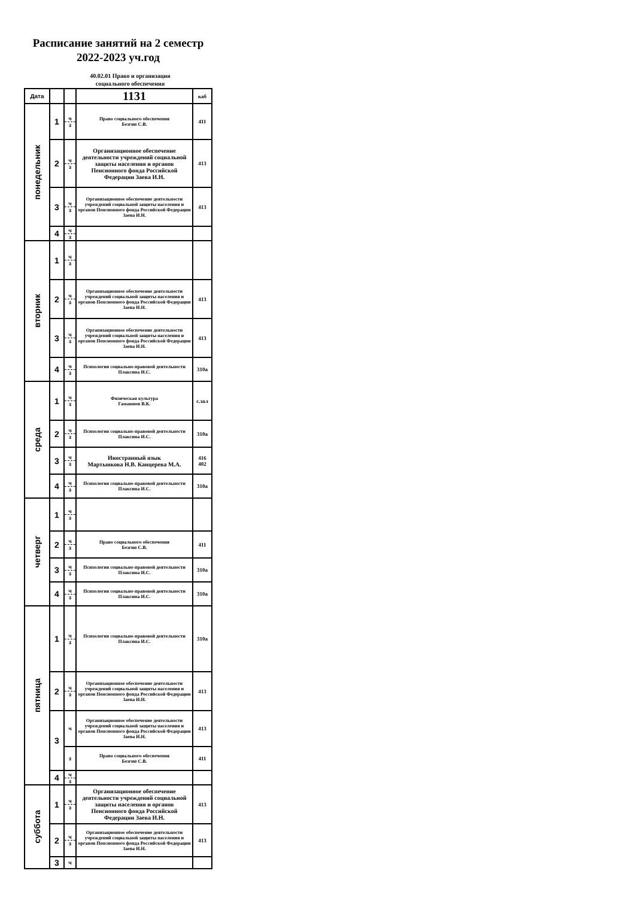Расписание занятий на 2 семестр
2022-2023 уч.год
40.02.01 Право и организация
социального обеспечения
| Дата | | | 1131 | каб |
| --- | --- | --- | --- | --- |
| понедельник | 1 | ч з | Право социального обеспечения Безгин С.В. | 411 |
| | 2 | ч з | Организационное обеспечение деятельности учреждений социальной защиты населения и органов Пенсионного фонда Российской Федерации Заева И.Н. | 413 |
| | 3 | ч з | Организационное обеспечение деятельности учреждений социальной защиты населения и органов Пенсионного фонда Российской Федерации Заева И.Н. | 413 |
| | 4 | ч з | | |
| вторник | 1 | ч з | | |
| | 2 | ч з | Организационное обеспечение деятельности учреждений социальной защиты населения и органов Пенсионного фонда Российской Федерации Заева И.Н. | 413 |
| | 3 | ч з | Организационное обеспечение деятельности учреждений социальной защиты населения и органов Пенсионного фонда Российской Федерации Заева И.Н. | 413 |
| | 4 | ч з | Психология социально-правовой деятельности Плаксина И.С. | 310а |
| среда | 1 | ч з | Физическая культура Гамаюнов В.К. | с.зал |
| | 2 | ч з | Психология социально-правовой деятельности Плаксина И.С. | 310а |
| | 3 | ч з | Иностранный язык Мартынкова Н.В. Канцерева М.А. | 416 402 |
| | 4 | ч з | Психология социально-правовой деятельности Плаксина И.С. | 310а |
| четверг | 1 | ч з | | |
| | 2 | ч з | Право социального обеспечения Безгин С.В. | 411 |
| | 3 | ч з | Психология социально-правовой деятельности Плаксина И.С. | 310а |
| | 4 | ч з | Психология социально-правовой деятельности Плаксина И.С. | 310а |
| пятница | 1 | ч з | Психология социально-правовой деятельности Плаксина И.С. | 310а |
| | 2 | ч з | Организационное обеспечение деятельности учреждений социальной защиты населения и органов Пенсионного фонда Российской Федерации Заева И.Н. | 413 |
| | 3 | ч | Организационное обеспечение деятельности учреждений социальной защиты населения и органов Пенсионного фонда Российской Федерации Заева И.Н. | 413 |
| | | з | Право социального обеспечения Безгин С.В. | 411 |
| | 4 | ч з | | |
| суббота | 1 | ч з | Организационное обеспечение деятельности учреждений социальной защиты населения и органов Пенсионного фонда Российской Федерации Заева И.Н. | 413 |
| | 2 | ч з | Организационное обеспечение деятельности учреждений социальной защиты населения и органов Пенсионного фонда Российской Федерации Заева И.Н. | 413 |
| | 3 | ч | | |